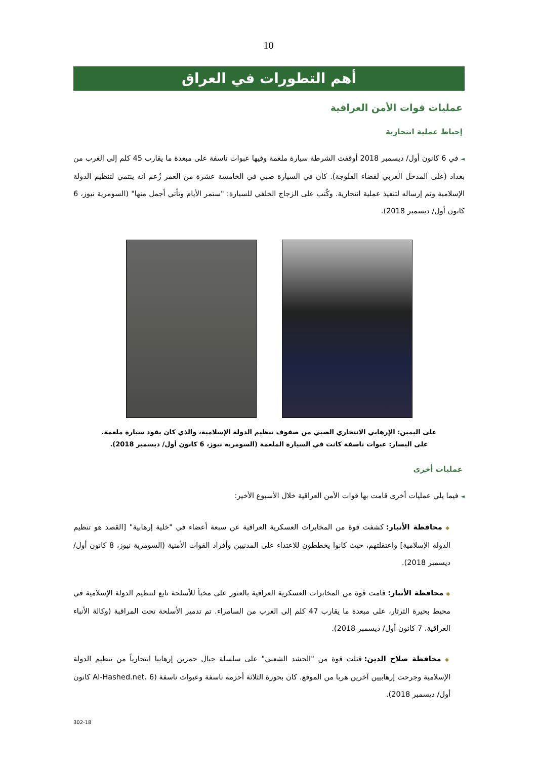10
أهم التطورات في العراق
عمليات قوات الأمن العراقية
إحباط عملية انتحارية
◄ في 6 كانون أول/ ديسمبر 2018 أوقفت الشرطة سيارة ملغمة وفيها عبوات ناسفة على مبعدة ما يقارب 45 كلم إلى الغرب من بغداد (على المدخل الغربي لقضاء الفلوجة). كان في السيارة صبي في الخامسة عشرة من العمر زُعم انه ينتمي لتنظيم الدولة الإسلامية وتم إرساله لتنفيذ عملية انتحارية. وكُتب على الزجاج الخلفي للسيارة: "ستمر الأيام وتأتي أجمل منها" (السومرية نيوز، 6 كانون أول/ ديسمبر 2018).
على اليمين: الإرهابي الانتحاري الصبي من صفوف تنظيم الدولة الإسلامية، والذي كان يقود سيارة ملغمة.
على اليسار: عبوات ناسفة كانت في السيارة الملغمة (السومرية نيوز، 6 كانون أول/ ديسمبر 2018).
عمليات أخرى
◄ فيما يلي عمليات أخرى قامت بها قوات الأمن العراقية خلال الأسبوع الأخير:
◆ محافظة الأنبار: كشفت قوة من المخابرات العسكرية العراقية عن سبعة أعضاء في "خلية إرهابية" [القصد هو تنظيم الدولة الإسلامية] واعتقلتهم، حيث كانوا يخططون للاعتداء على المدنيين وأفراد القوات الأمنية (السومرية نيوز، 8 كانون أول/ ديسمبر 2018).
◆ محافظة الأنبار: قامت قوة من المخابرات العسكرية العراقية بالعثور على مخبأ للأسلحة تابع لتنظيم الدولة الإسلامية في محيط بحيرة الثرثار، على مبعدة ما يقارب 47 كلم إلى الغرب من السامراء. تم تدمير الأسلحة تحت المراقبة (وكالة الأنباء العراقية، 7 كانون أول/ ديسمبر 2018).
◆ محافظة صلاح الدين: قتلت قوة من "الحشد الشعبي" على سلسلة جبال حمرين إرهابيا انتحارياً من تنظيم الدولة الإسلامية وجرحت إرهابيين آخرين هربا من الموقع. كان بحوزة الثلاثة أحزمة ناسفة وعبوات ناسفة (Al-Hashed.net، 6 كانون أول/ ديسمبر 2018).
302-18